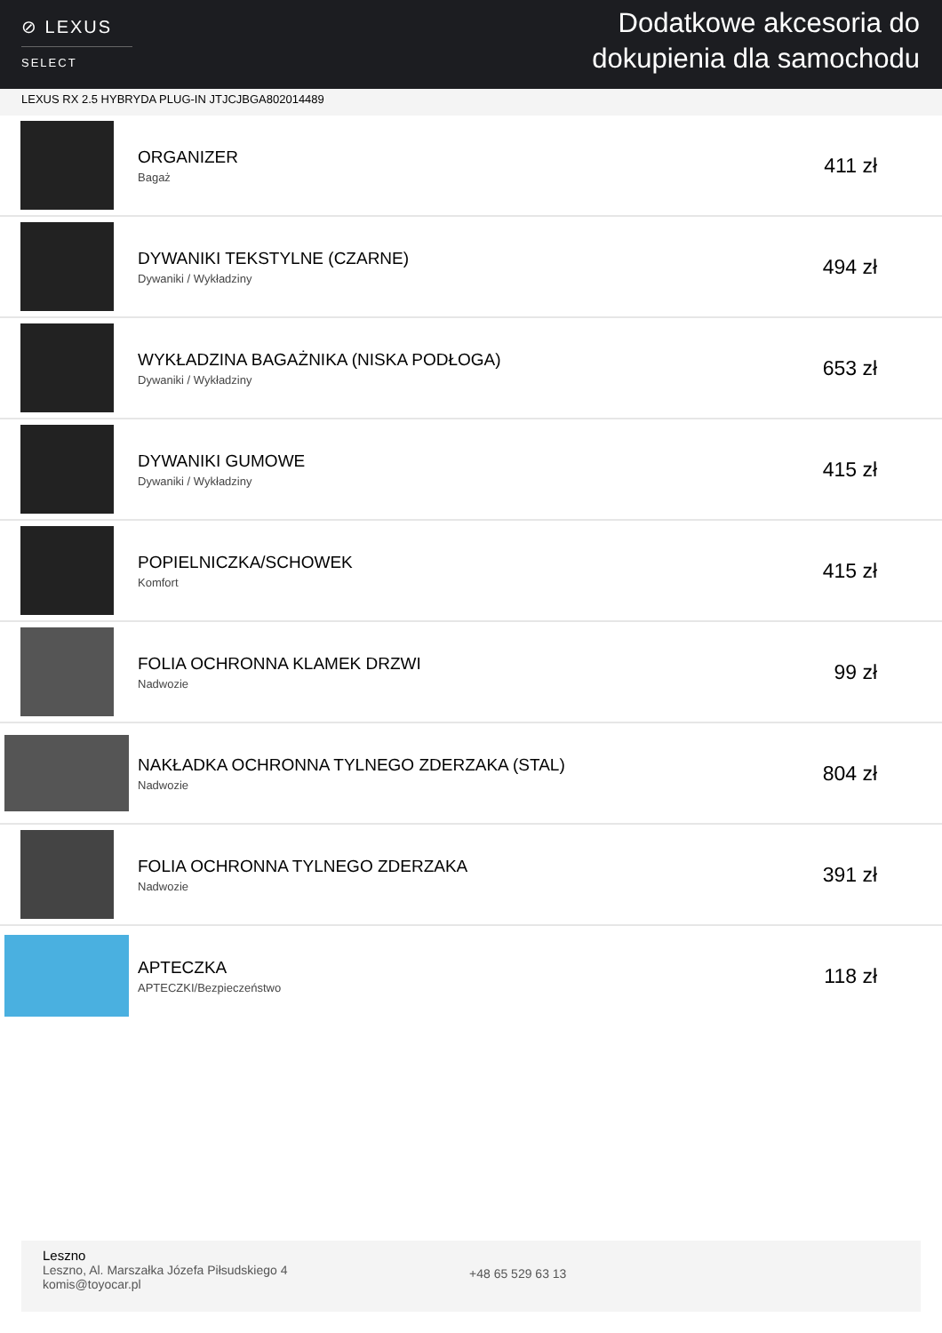⊘ LEXUS
SELECT
Dodatkowe akcesoria do
dokupienia dla samochodu
LEXUS RX 2.5 HYBRYDA PLUG-IN JTJCJBGA802014489
| | ORGANIZER Bagaż | 411 zł |
| | DYWANIKI TEKSTYLNE (CZARNE) Dywaniki / Wykładziny | 494 zł |
| | WYKŁADZINA BAGAŻNIKA (NISKA PODŁOGA) Dywaniki / Wykładziny | 653 zł |
| | DYWANIKI GUMOWE Dywaniki / Wykładziny | 415 zł |
| | POPIELNICZKA/SCHOWEK Komfort | 415 zł |
| | FOLIA OCHRONNA KLAMEK DRZWI Nadwozie | 99 zł |
| | NAKŁADKA OCHRONNA TYLNEGO ZDERZAKA (STAL) Nadwozie | 804 zł |
| | FOLIA OCHRONNA TYLNEGO ZDERZAKA Nadwozie | 391 zł |
| | APTECZKA APTECZKI/Bezpieczeństwo | 118 zł |
Leszno
Leszno, Al. Marszałka Józefa Piłsudskiego 4
komis@toyocar.pl
+48 65 529 63 13